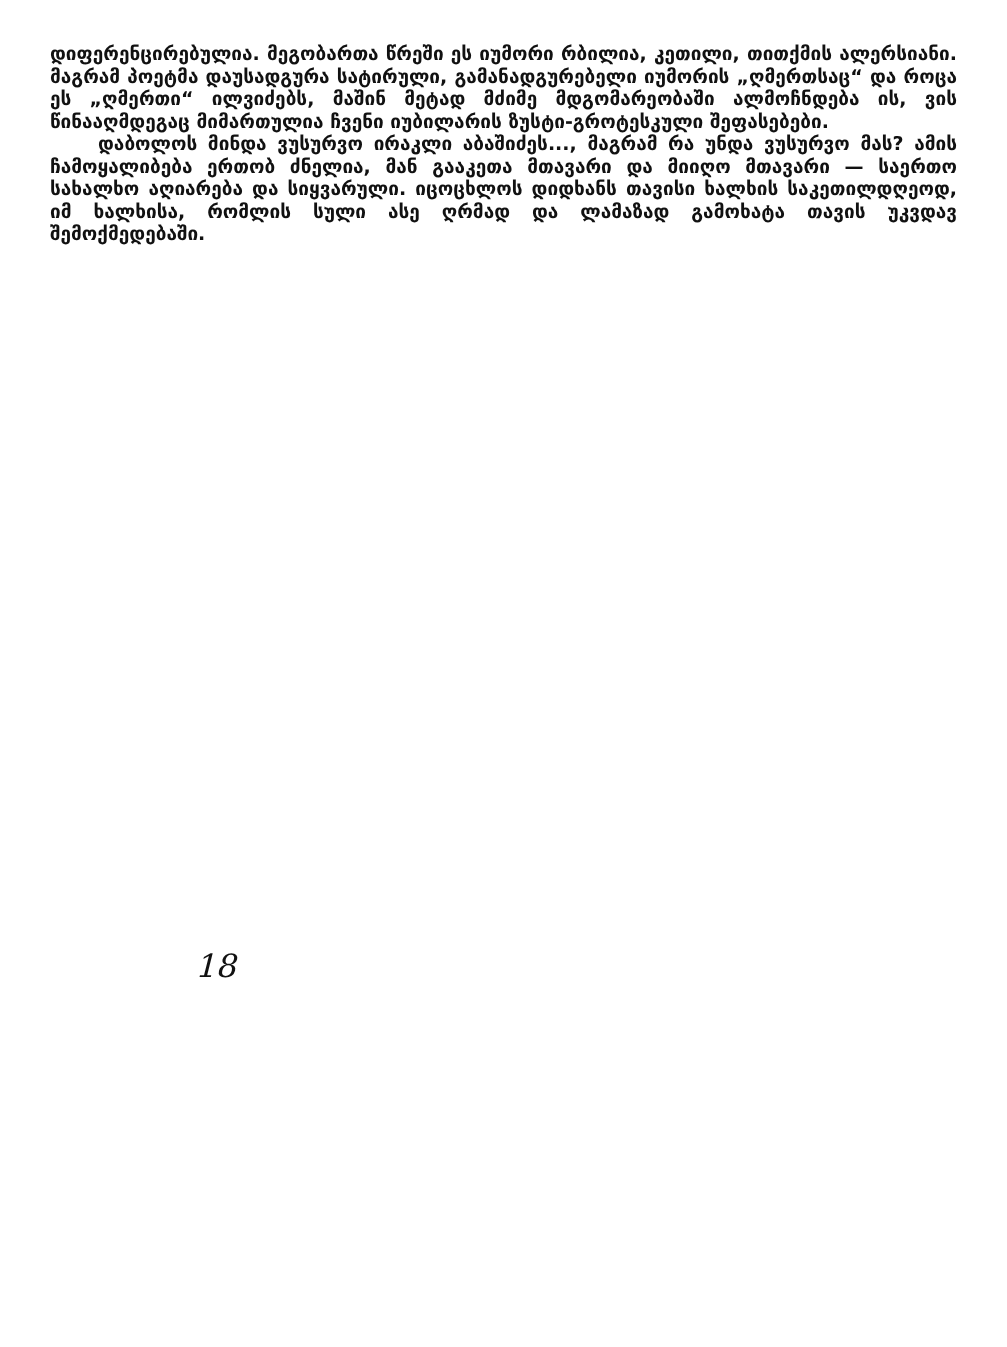დიფერენცირებულია. მეგობართა წრეში ეს იუმორი რბილია, კეთილი, თითქმის ალერსიანი. მაგრამ პოეტმა დაუსადგურა სატირული, გამანადგურებელი იუმორის „ღმერთსაც“ და როცა ეს „ღმერთი“ ილვიძებს, მაშინ მეტად მძიმე მდგომარეობაში ალმოჩნდება ის, ვის წინააღმდეგაც მიმართულია ჩვენი იუბილარის ზუსტი-გროტესკული შეფასებები.
დაბოლოს მინდა ვუსურვო ირაკლი აბაშიძეს..., მაგრამ რა უნდა ვუსურვო მას? ამის ჩამოყალიბება ერთობ ძნელია, მან გააკეთა მთავარი და მიიღო მთავარი — საერთო სახალხო აღიარება და სიყვარული. იცოცხლოს დიდხანს თავისი ხალხის საკეთილდღეოდ, იმ ხალხისა, რომლის სული ასე ღრმად და ლამაზად გამოხატა თავის უკვდავ შემოქმედებაში.
18